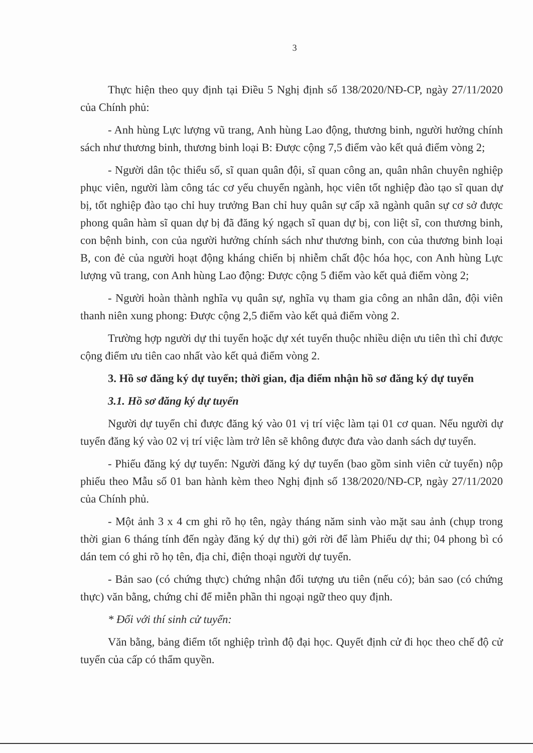3
Thực hiện theo quy định tại Điều 5 Nghị định số 138/2020/NĐ-CP, ngày 27/11/2020 của Chính phủ:
- Anh hùng Lực lượng vũ trang, Anh hùng Lao động, thương binh, người hưởng chính sách như thương binh, thương binh loại B: Được cộng 7,5 điểm vào kết quả điểm vòng 2;
- Người dân tộc thiểu số, sĩ quan quân đội, sĩ quan công an, quân nhân chuyên nghiệp phục viên, người làm công tác cơ yếu chuyển ngành, học viên tốt nghiệp đào tạo sĩ quan dự bị, tốt nghiệp đào tạo chỉ huy trưởng Ban chỉ huy quân sự cấp xã ngành quân sự cơ sở được phong quân hàm sĩ quan dự bị đã đăng ký ngạch sĩ quan dự bị, con liệt sĩ, con thương binh, con bệnh binh, con của người hưởng chính sách như thương binh, con của thương binh loại B, con đẻ của người hoạt động kháng chiến bị nhiễm chất độc hóa học, con Anh hùng Lực lượng vũ trang, con Anh hùng Lao động: Được cộng 5 điểm vào kết quả điểm vòng 2;
- Người hoàn thành nghĩa vụ quân sự, nghĩa vụ tham gia công an nhân dân, đội viên thanh niên xung phong: Được cộng 2,5 điểm vào kết quả điểm vòng 2.
Trường hợp người dự thi tuyển hoặc dự xét tuyển thuộc nhiều diện ưu tiên thì chỉ được cộng điểm ưu tiên cao nhất vào kết quả điểm vòng 2.
3. Hồ sơ đăng ký dự tuyển; thời gian, địa điểm nhận hồ sơ đăng ký dự tuyển
3.1. Hồ sơ đăng ký dự tuyển
Người dự tuyển chỉ được đăng ký vào 01 vị trí việc làm tại 01 cơ quan. Nếu người dự tuyển đăng ký vào 02 vị trí việc làm trở lên sẽ không được đưa vào danh sách dự tuyển.
- Phiếu đăng ký dự tuyển: Người đăng ký dự tuyển (bao gồm sinh viên cử tuyển) nộp phiếu theo Mẫu số 01 ban hành kèm theo Nghị định số 138/2020/NĐ-CP, ngày 27/11/2020 của Chính phủ.
- Một ảnh 3 x 4 cm ghi rõ họ tên, ngày tháng năm sinh vào mặt sau ảnh (chụp trong thời gian 6 tháng tính đến ngày đăng ký dự thi) gởi rời để làm Phiếu dự thi; 04 phong bì có dán tem có ghi rõ họ tên, địa chỉ, điện thoại người dự tuyển.
- Bản sao (có chứng thực) chứng nhận đối tượng ưu tiên (nếu có); bản sao (có chứng thực) văn bằng, chứng chỉ để miễn phần thi ngoại ngữ theo quy định.
* Đối với thí sinh cử tuyển:
Văn bằng, bảng điểm tốt nghiệp trình độ đại học. Quyết định cử đi học theo chế độ cử tuyển của cấp có thẩm quyền.